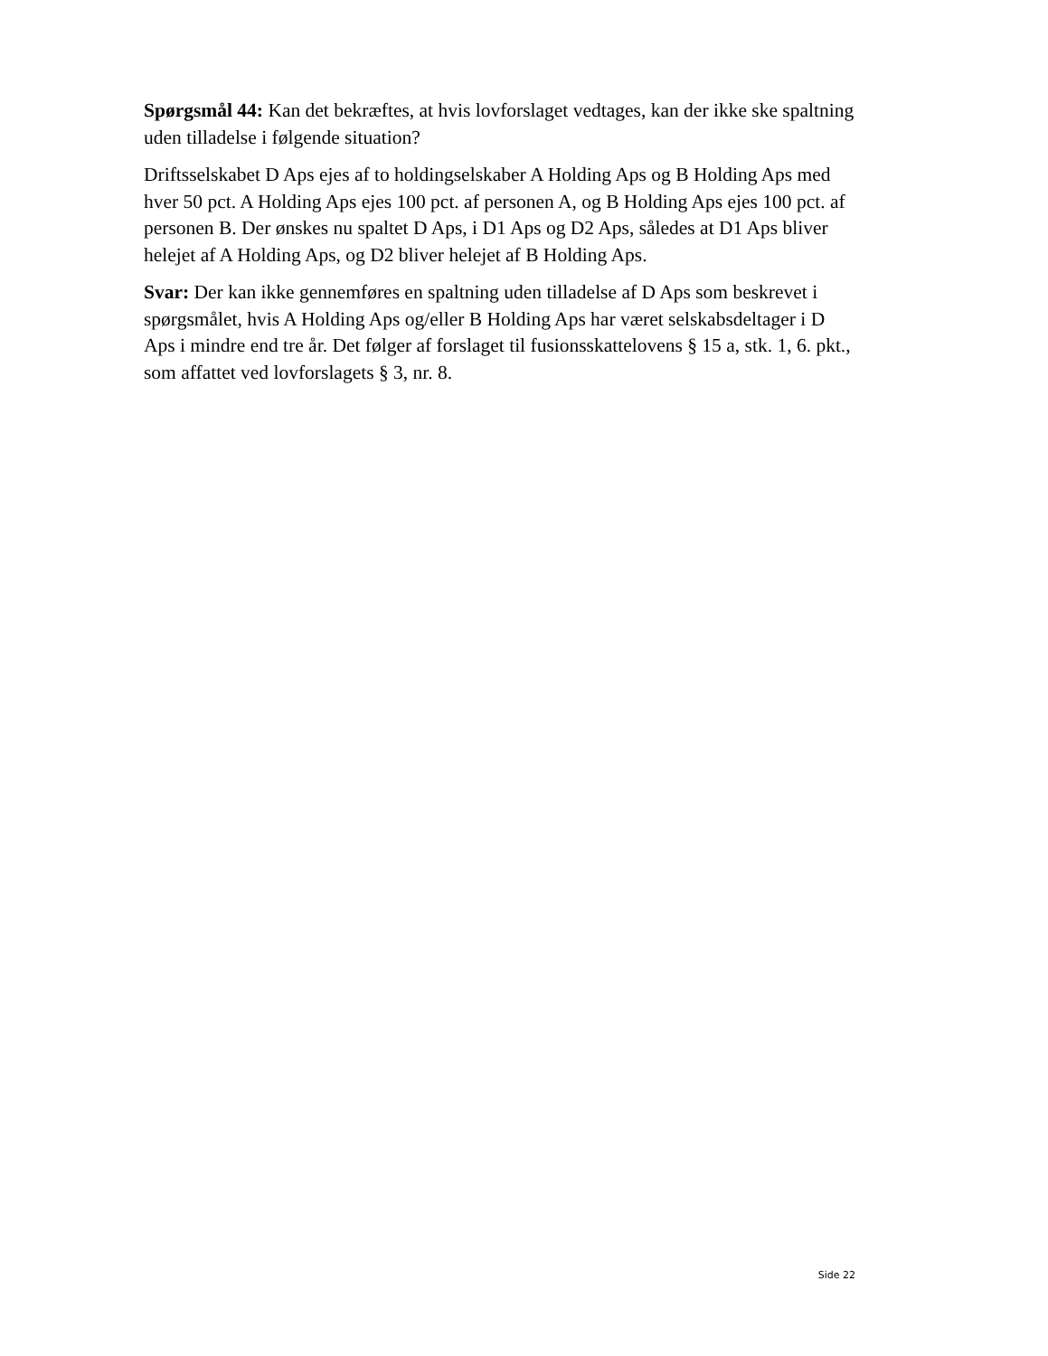Spørgsmål 44: Kan det bekræftes, at hvis lovforslaget vedtages, kan der ikke ske spaltning uden tilladelse i følgende situation?
Driftsselskabet D Aps ejes af to holdingselskaber A Holding Aps og B Holding Aps med hver 50 pct. A Holding Aps ejes 100 pct. af personen A, og B Holding Aps ejes 100 pct. af personen B. Der ønskes nu spaltet D Aps, i D1 Aps og D2 Aps, således at D1 Aps bliver helejet af A Holding Aps, og D2 bliver helejet af B Holding Aps.
Svar: Der kan ikke gennemføres en spaltning uden tilladelse af D Aps som beskrevet i spørgsmålet, hvis A Holding Aps og/eller B Holding Aps har været selskabsdeltager i D Aps i mindre end tre år. Det følger af forslaget til fusionsskattelovens § 15 a, stk. 1, 6. pkt., som affattet ved lovforslagets § 3, nr. 8.
Side 22